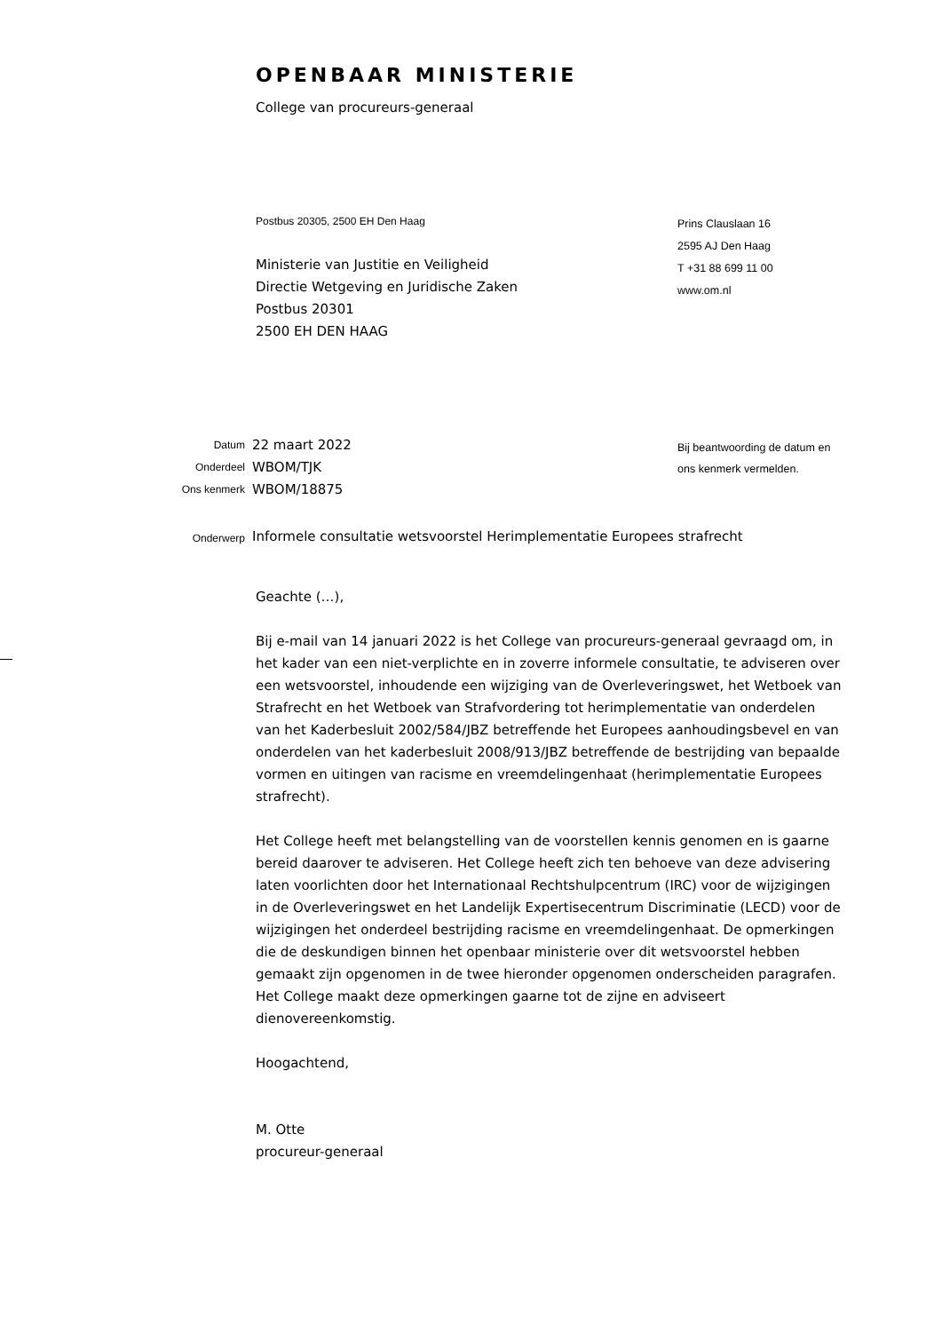OPENBAAR MINISTERIE
College van procureurs-generaal
Postbus 20305, 2500 EH Den Haag
Ministerie van Justitie en Veiligheid
Directie Wetgeving en Juridische Zaken
Postbus 20301
2500 EH DEN HAAG
Prins Clauslaan 16
2595 AJ Den Haag
T +31 88 699 11 00
www.om.nl
| Datum | 22 maart 2022 |
| Onderdeel | WBOM/TJK |
| Ons kenmerk | WBOM/18875 |
| Onderwerp | Informele consultatie wetsvoorstel Herimplementatie Europees strafrecht |
Bij beantwoording de datum en
ons kenmerk vermelden.
Geachte (…),
Bij e-mail van 14 januari 2022 is het College van procureurs-generaal gevraagd om, in het kader van een niet-verplichte en in zoverre informele consultatie, te adviseren over een wetsvoorstel, inhoudende een wijziging van de Overleveringswet, het Wetboek van Strafrecht en het Wetboek van Strafvordering tot herimplementatie van onderdelen van het Kaderbesluit 2002/584/JBZ betreffende het Europees aanhoudingsbevel en van onderdelen van het kaderbesluit 2008/913/JBZ betreffende de bestrijding van bepaalde vormen en uitingen van racisme en vreemdelingenhaat (herimplementatie Europees strafrecht).
Het College heeft met belangstelling van de voorstellen kennis genomen en is gaarne bereid daarover te adviseren. Het College heeft zich ten behoeve van deze advisering laten voorlichten door het Internationaal Rechtshulpcentrum (IRC) voor de wijzigingen in de Overleveringswet en het Landelijk Expertisecentrum Discriminatie (LECD) voor de wijzigingen het onderdeel bestrijding racisme en vreemdelingenhaat. De opmerkingen die de deskundigen binnen het openbaar ministerie over dit wetsvoorstel hebben gemaakt zijn opgenomen in de twee hieronder opgenomen onderscheiden paragrafen. Het College maakt deze opmerkingen gaarne tot de zijne en adviseert dienovereenkomstig.
Hoogachtend,
M. Otte
procureur-generaal